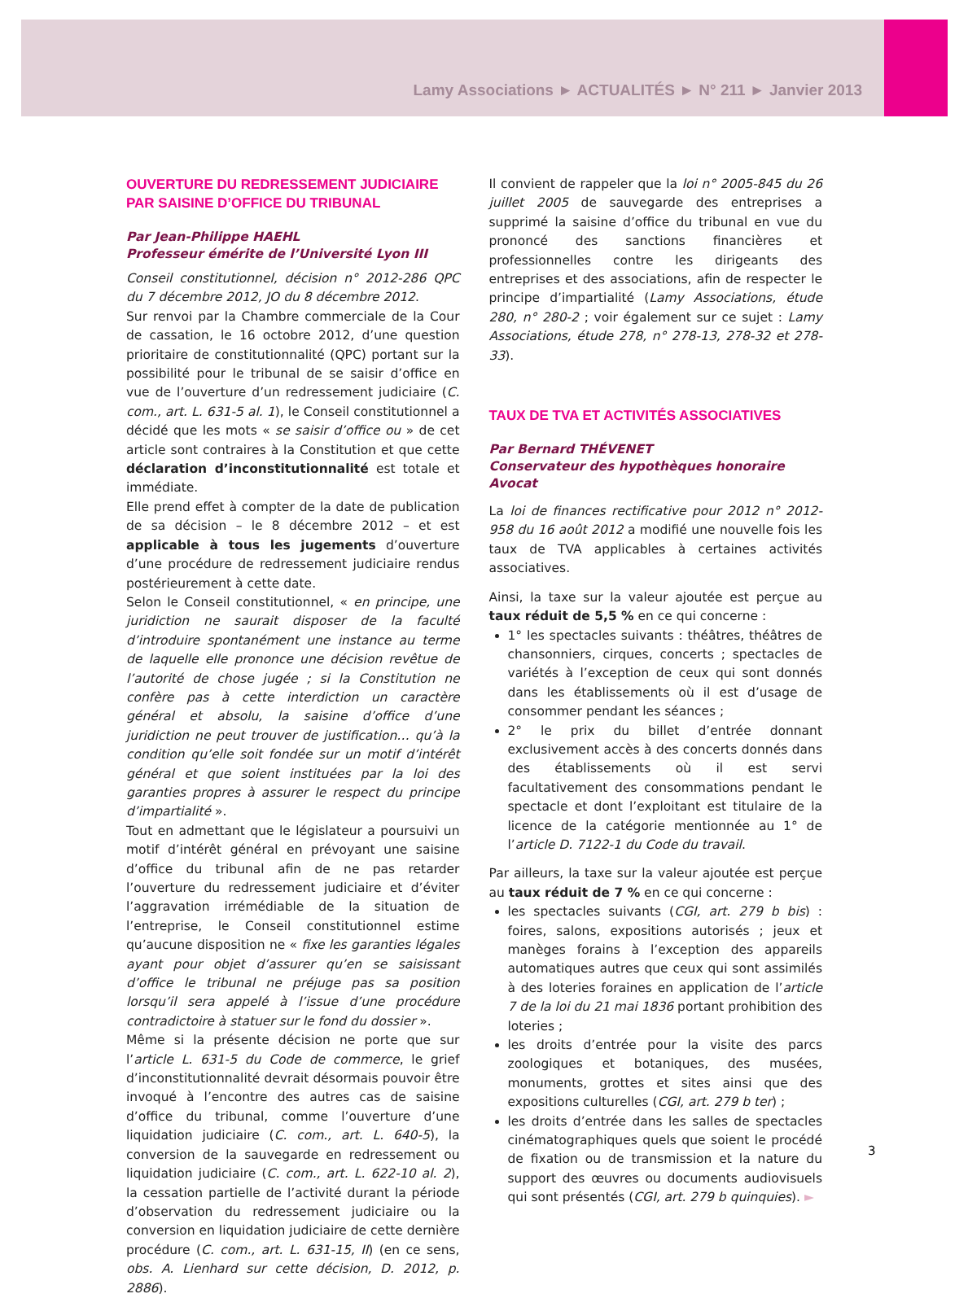Lamy Associations ► ACTUALITÉS ► N° 211 ► Janvier 2013
OUVERTURE DU REDRESSEMENT JUDICIAIRE
PAR SAISINE D’OFFICE DU TRIBUNAL
Par Jean-Philippe HAEHL
Professeur émérite de l’Université Lyon III
Conseil constitutionnel, décision n° 2012-286 QPC du 7 décembre 2012, JO du 8 décembre 2012.
Sur renvoi par la Chambre commerciale de la Cour de cassation, le 16 octobre 2012, d’une question prioritaire de constitutionnalité (QPC) portant sur la possibilité pour le tribunal de se saisir d’office en vue de l’ouverture d’un redressement judiciaire (C. com., art. L. 631-5 al. 1), le Conseil constitutionnel a décidé que les mots « se saisir d’office ou » de cet article sont contraires à la Constitution et que cette déclaration d’inconstitutionnalité est totale et immédiate.
Elle prend effet à compter de la date de publication de sa décision – le 8 décembre 2012 – et est applicable à tous les jugements d’ouverture d’une procédure de redressement judiciaire rendus postérieurement à cette date.
Selon le Conseil constitutionnel, « en principe, une juridiction ne saurait disposer de la faculté d’introduire spontanément une instance au terme de laquelle elle prononce une décision revêtue de l’autorité de chose jugée ; si la Constitution ne confère pas à cette interdiction un caractère général et absolu, la saisine d’office d’une juridiction ne peut trouver de justification… qu’à la condition qu’elle soit fondée sur un motif d’intérêt général et que soient instituées par la loi des garanties propres à assurer le respect du principe d’impartialité ».
Tout en admettant que le législateur a poursuivi un motif d’intérêt général en prévoyant une saisine d’office du tribunal afin de ne pas retarder l’ouverture du redressement judiciaire et d’éviter l’aggravation irrémédiable de la situation de l’entreprise, le Conseil constitutionnel estime qu’aucune disposition ne « fixe les garanties légales ayant pour objet d’assurer qu’en se saisissant d’office le tribunal ne préjuge pas sa position lorsqu’il sera appelé à l’issue d’une procédure contradictoire à statuer sur le fond du dossier ».
Même si la présente décision ne porte que sur l’article L. 631-5 du Code de commerce, le grief d’inconstitutionnalité devrait désormais pouvoir être invoqué à l’encontre des autres cas de saisine d’office du tribunal, comme l’ouverture d’une liquidation judiciaire (C. com., art. L. 640-5), la conversion de la sauvegarde en redressement ou liquidation judiciaire (C. com., art. L. 622-10 al. 2), la cessation partielle de l’activité durant la période d’observation du redressement judiciaire ou la conversion en liquidation judiciaire de cette dernière procédure (C. com., art. L. 631-15, II) (en ce sens, obs. A. Lienhard sur cette décision, D. 2012, p. 2886).
Il convient de rappeler que la loi n° 2005-845 du 26 juillet 2005 de sauvegarde des entreprises a supprimé la saisine d’office du tribunal en vue du prononcé des sanctions financières et professionnelles contre les dirigeants des entreprises et des associations, afin de respecter le principe d’impartialité (Lamy Associations, étude 280, n° 280-2 ; voir également sur ce sujet : Lamy Associations, étude 278, n° 278-13, 278-32 et 278-33).
TAUX DE TVA ET ACTIVITÉS ASSOCIATIVES
Par Bernard THÉVENET
Conservateur des hypothèques honoraire
Avocat
La loi de finances rectificative pour 2012 n° 2012-958 du 16 août 2012 a modifié une nouvelle fois les taux de TVA applicables à certaines activités associatives.
Ainsi, la taxe sur la valeur ajoutée est perçue au taux réduit de 5,5 % en ce qui concerne :
1° les spectacles suivants : théâtres, théâtres de chansonniers, cirques, concerts ; spectacles de variétés à l’exception de ceux qui sont donnés dans les établissements où il est d’usage de consommer pendant les séances ;
2° le prix du billet d’entrée donnant exclusivement accès à des concerts donnés dans des établissements où il est servi facultativement des consommations pendant le spectacle et dont l’exploitant est titulaire de la licence de la catégorie mentionnée au 1° de l’article D. 7122-1 du Code du travail.
Par ailleurs, la taxe sur la valeur ajoutée est perçue au taux réduit de 7 % en ce qui concerne :
les spectacles suivants (CGI, art. 279 b bis) : foires, salons, expositions autorisés ; jeux et manèges forains à l’exception des appareils automatiques autres que ceux qui sont assimilés à des loteries foraines en application de l’article 7 de la loi du 21 mai 1836 portant prohibition des loteries ;
les droits d’entrée pour la visite des parcs zoologiques et botaniques, des musées, monuments, grottes et sites ainsi que des expositions culturelles (CGI, art. 279 b ter) ;
les droits d’entrée dans les salles de spectacles cinématographiques quels que soient le procédé de fixation ou de transmission et la nature du support des œuvres ou documents audiovisuels qui sont présentés (CGI, art. 279 b quinquies). ►
3